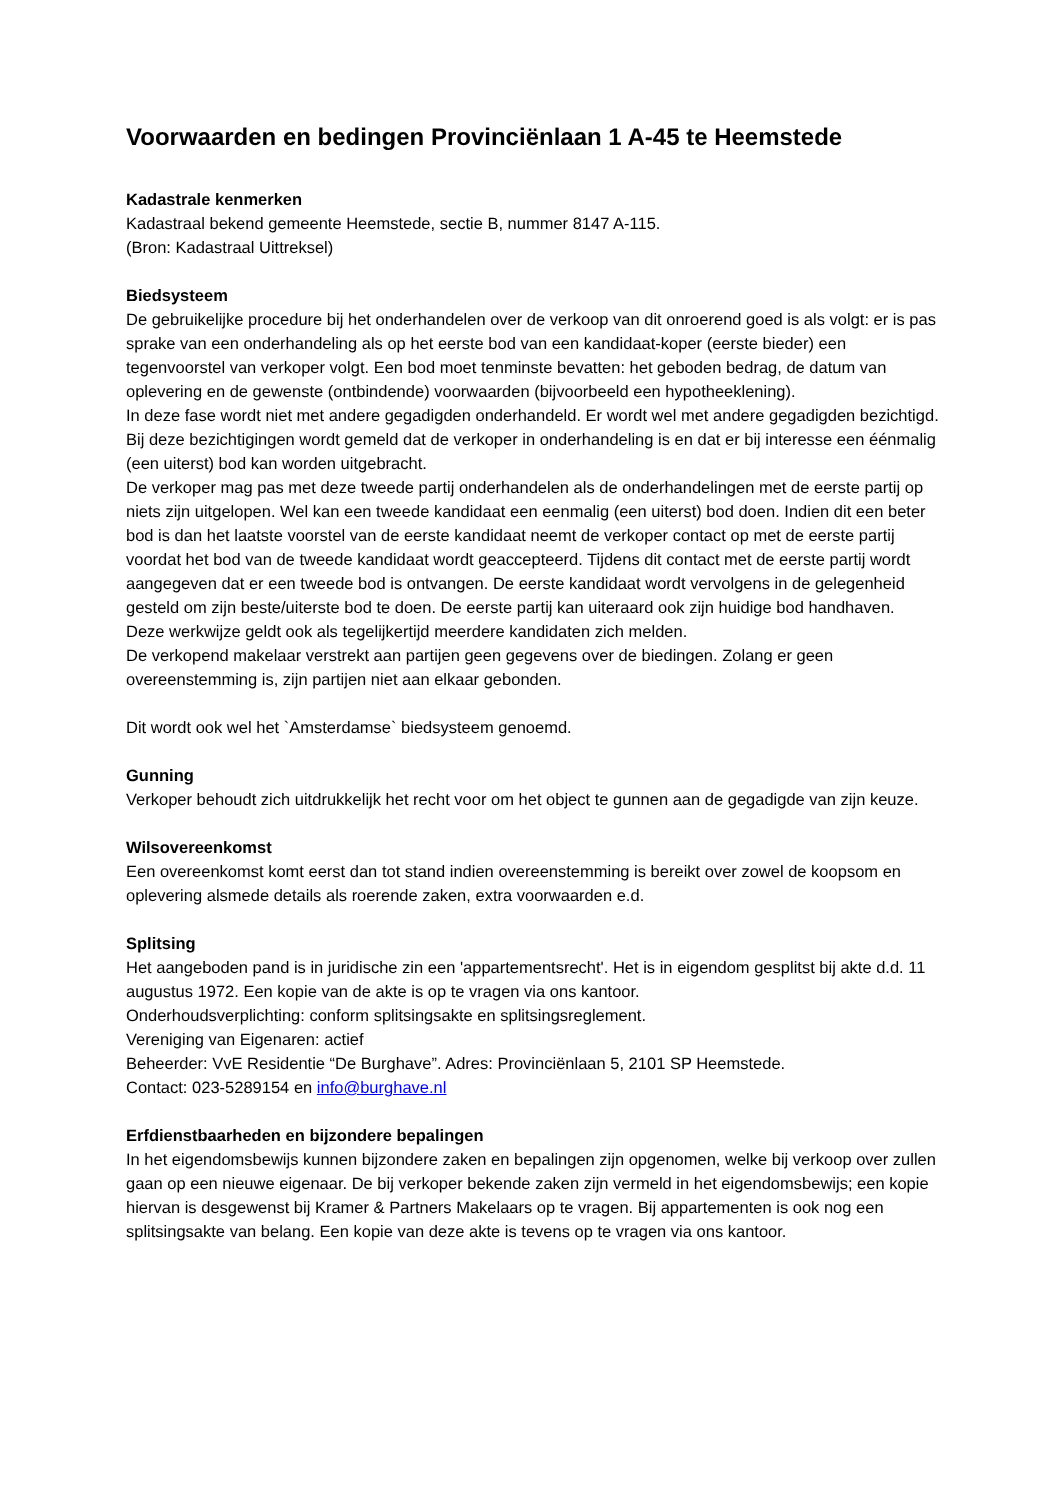Voorwaarden en bedingen Provinciënlaan 1 A-45 te Heemstede
Kadastrale kenmerken
Kadastraal bekend gemeente Heemstede, sectie B, nummer 8147 A-115.
(Bron: Kadastraal Uittreksel)
Biedsysteem
De gebruikelijke procedure bij het onderhandelen over de verkoop van dit onroerend goed is als volgt: er is pas sprake van een onderhandeling als op het eerste bod van een kandidaat-koper (eerste bieder) een tegenvoorstel van verkoper volgt. Een bod moet tenminste bevatten: het geboden bedrag, de datum van oplevering en de gewenste (ontbindende) voorwaarden (bijvoorbeeld een hypotheeklening).
In deze fase wordt niet met andere gegadigden onderhandeld. Er wordt wel met andere gegadigden bezichtigd. Bij deze bezichtigingen wordt gemeld dat de verkoper in onderhandeling is en dat er bij interesse een éénmalig (een uiterst) bod kan worden uitgebracht.
De verkoper mag pas met deze tweede partij onderhandelen als de onderhandelingen met de eerste partij op niets zijn uitgelopen. Wel kan een tweede kandidaat een eenmalig (een uiterst) bod doen. Indien dit een beter bod is dan het laatste voorstel van de eerste kandidaat neemt de verkoper contact op met de eerste partij voordat het bod van de tweede kandidaat wordt geaccepteerd. Tijdens dit contact met de eerste partij wordt aangegeven dat er een tweede bod is ontvangen. De eerste kandidaat wordt vervolgens in de gelegenheid gesteld om zijn beste/uiterste bod te doen. De eerste partij kan uiteraard ook zijn huidige bod handhaven.
Deze werkwijze geldt ook als tegelijkertijd meerdere kandidaten zich melden.
De verkopend makelaar verstrekt aan partijen geen gegevens over de biedingen. Zolang er geen overeenstemming is, zijn partijen niet aan elkaar gebonden.
Dit wordt ook wel het `Amsterdamse` biedsysteem genoemd.
Gunning
Verkoper behoudt zich uitdrukkelijk het recht voor om het object te gunnen aan de gegadigde van zijn keuze.
Wilsovereenkomst
Een overeenkomst komt eerst dan tot stand indien overeenstemming is bereikt over zowel de koopsom en oplevering alsmede details als roerende zaken, extra voorwaarden e.d.
Splitsing
Het aangeboden pand is in juridische zin een 'appartementsrecht'. Het is in eigendom gesplitst bij akte d.d. 11 augustus 1972. Een kopie van de akte is op te vragen via ons kantoor.
Onderhoudsverplichting: conform splitsingsakte en splitsingsreglement.
Vereniging van Eigenaren: actief
Beheerder: VvE Residentie “De Burghave”. Adres: Provinciënlaan 5, 2101 SP Heemstede.
Contact: 023-5289154 en info@burghave.nl
Erfdienstbaarheden en bijzondere bepalingen
In het eigendomsbewijs kunnen bijzondere zaken en bepalingen zijn opgenomen, welke bij verkoop over zullen gaan op een nieuwe eigenaar. De bij verkoper bekende zaken zijn vermeld in het eigendomsbewijs; een kopie hiervan is desgewenst bij Kramer & Partners Makelaars op te vragen. Bij appartementen is ook nog een splitsingsakte van belang. Een kopie van deze akte is tevens op te vragen via ons kantoor.